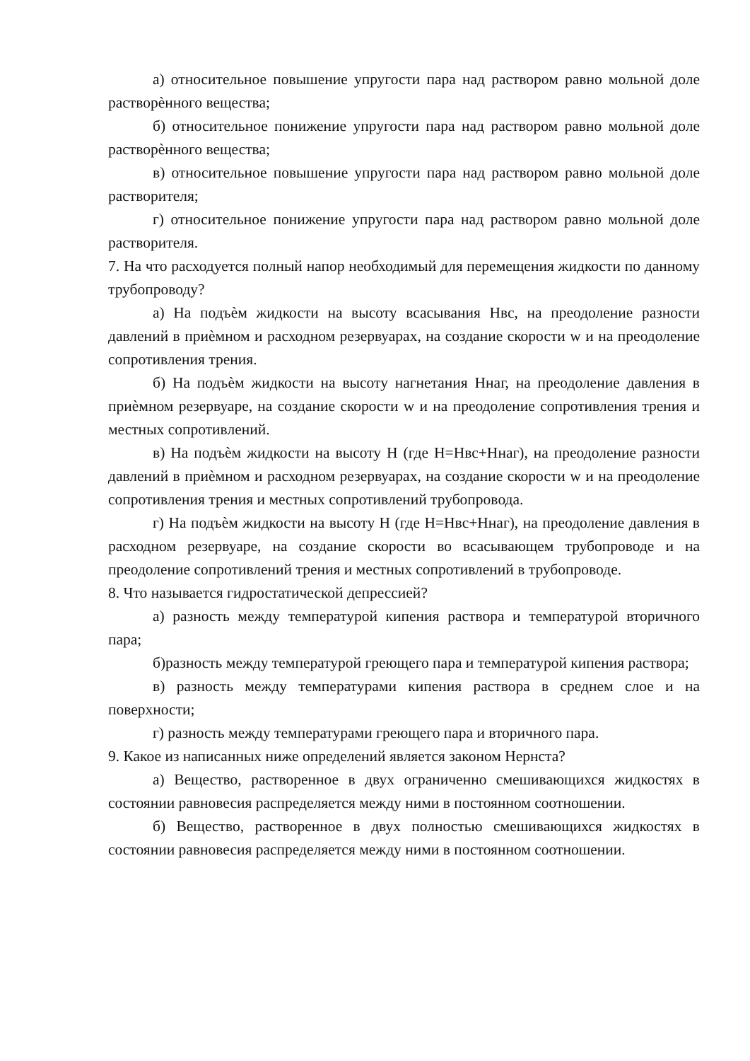а) относительное повышение упругости пара над раствором равно мольной доле растворѐнного вещества;
б) относительное понижение упругости пара над раствором равно мольной доле растворѐнного вещества;
в) относительное повышение упругости пара над раствором равно мольной доле растворителя;
г) относительное понижение упругости пара над раствором равно мольной доле растворителя.
7. На что расходуется полный напор необходимый для перемещения жидкости по данному трубопроводу?
а) На подъѐм жидкости на высоту всасывания Нвс, на преодоление разности давлений в приѐмном и расходном резервуарах, на создание скорости w и на преодоление сопротивления трения.
б) На подъѐм жидкости на высоту нагнетания Ннаг, на преодоление давления в приѐмном резервуаре, на создание скорости w и на преодоление сопротивления трения и местных сопротивлений.
в) На подъѐм жидкости на высоту Н (где Н=Нвс+Ннаг), на преодоление разности давлений в приѐмном и расходном резервуарах, на создание скорости w и на преодоление сопротивления трения и местных сопротивлений трубопровода.
г) На подъѐм жидкости на высоту Н (где Н=Нвс+Ннаг), на преодоление давления в расходном резервуаре, на создание скорости во всасывающем трубопроводе и на преодоление сопротивлений трения и местных сопротивлений в трубопроводе.
8. Что называется гидростатической депрессией?
а) разность между температурой кипения раствора и температурой вторичного пара;
б)разность между температурой греющего пара и температурой кипения раствора;
в) разность между температурами кипения раствора в среднем слое и на поверхности;
г) разность между температурами греющего пара и вторичного пара.
9. Какое из написанных ниже определений является законом Нернста?
а) Вещество, растворенное в двух ограниченно смешивающихся жидкостях в состоянии равновесия распределяется между ними в постоянном соотношении.
б) Вещество, растворенное в двух полностью смешивающихся жидкостях в состоянии равновесия распределяется между ними в постоянном соотношении.